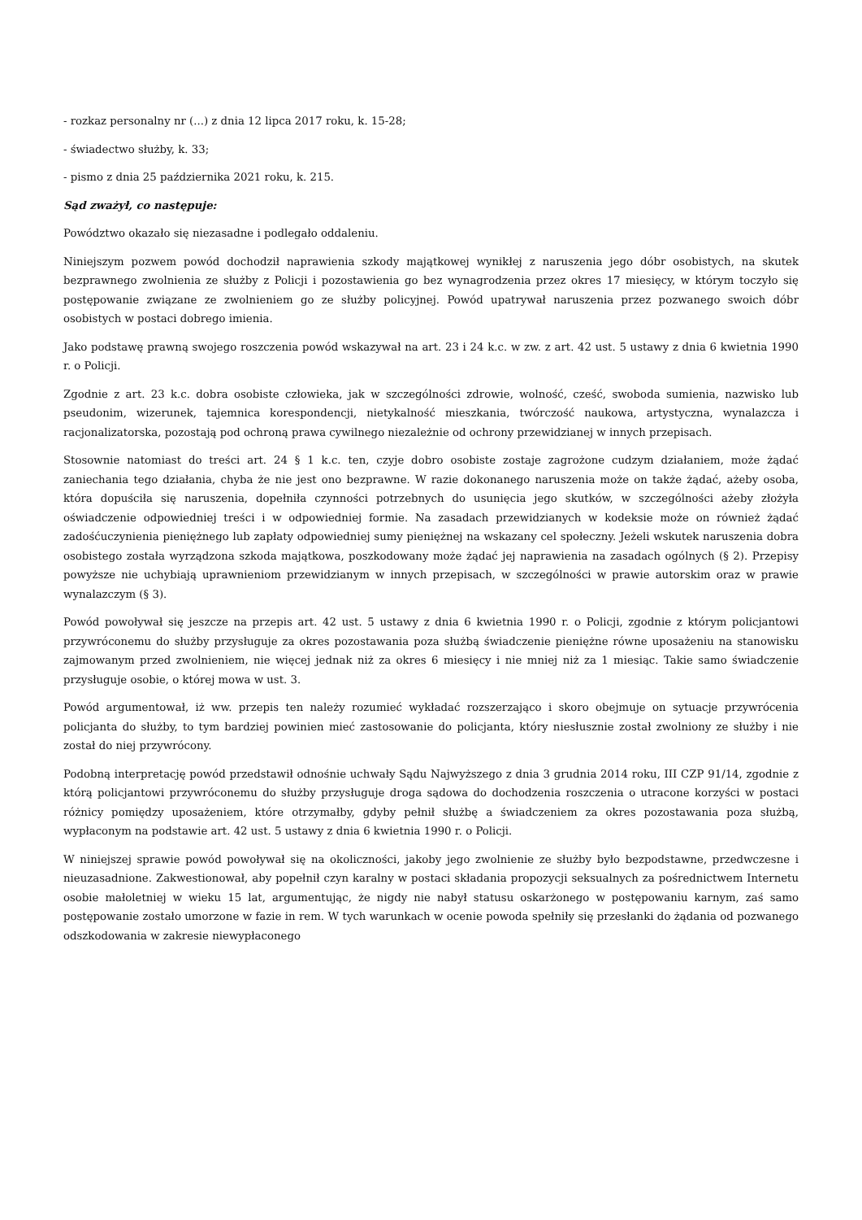- rozkaz personalny nr (...) z dnia 12 lipca 2017 roku, k. 15-28;
- świadectwo służby, k. 33;
- pismo z dnia 25 października 2021 roku, k. 215.
Sąd zważył, co następuje:
Powództwo okazało się niezasadne i podlegało oddaleniu.
Niniejszym pozwem powód dochodził naprawienia szkody majątkowej wynikłej z naruszenia jego dóbr osobistych, na skutek bezprawnego zwolnienia ze służby z Policji i pozostawienia go bez wynagrodzenia przez okres 17 miesięcy, w którym toczyło się postępowanie związane ze zwolnieniem go ze służby policyjnej. Powód upatrywał naruszenia przez pozwanego swoich dóbr osobistych w postaci dobrego imienia.
Jako podstawę prawną swojego roszczenia powód wskazywał na art. 23 i 24 k.c. w zw. z art. 42 ust. 5 ustawy z dnia 6 kwietnia 1990 r. o Policji.
Zgodnie z art. 23 k.c. dobra osobiste człowieka, jak w szczególności zdrowie, wolność, cześć, swoboda sumienia, nazwisko lub pseudonim, wizerunek, tajemnica korespondencji, nietykalność mieszkania, twórczość naukowa, artystyczna, wynalazcza i racjonalizatorska, pozostają pod ochroną prawa cywilnego niezależnie od ochrony przewidzianej w innych przepisach.
Stosownie natomiast do treści art. 24 § 1 k.c. ten, czyje dobro osobiste zostaje zagrożone cudzym działaniem, może żądać zaniechania tego działania, chyba że nie jest ono bezprawne. W razie dokonanego naruszenia może on także żądać, ażeby osoba, która dopuściła się naruszenia, dopełniła czynności potrzebnych do usunięcia jego skutków, w szczególności ażeby złożyła oświadczenie odpowiedniej treści i w odpowiedniej formie. Na zasadach przewidzianych w kodeksie może on również żądać zadośćuczynienia pieniężnego lub zapłaty odpowiedniej sumy pieniężnej na wskazany cel społeczny. Jeżeli wskutek naruszenia dobra osobistego została wyrządzona szkoda majątkowa, poszkodowany może żądać jej naprawienia na zasadach ogólnych (§ 2). Przepisy powyższe nie uchybiają uprawnieniom przewidzianym w innych przepisach, w szczególności w prawie autorskim oraz w prawie wynalazczym (§ 3).
Powód powoływał się jeszcze na przepis art. 42 ust. 5 ustawy z dnia 6 kwietnia 1990 r. o Policji, zgodnie z którym policjantowi przywróconemu do służby przysługuje za okres pozostawania poza służbą świadczenie pieniężne równe uposażeniu na stanowisku zajmowanym przed zwolnieniem, nie więcej jednak niż za okres 6 miesięcy i nie mniej niż za 1 miesiąc. Takie samo świadczenie przysługuje osobie, o której mowa w ust. 3.
Powód argumentował, iż ww. przepis ten należy rozumieć wykładać rozszerzająco i skoro obejmuje on sytuacje przywrócenia policjanta do służby, to tym bardziej powinien mieć zastosowanie do policjanta, który niesłusznie został zwolniony ze służby i nie został do niej przywrócony.
Podobną interpretację powód przedstawił odnośnie uchwały Sądu Najwyższego z dnia 3 grudnia 2014 roku, III CZP 91/14, zgodnie z którą policjantowi przywróconemu do służby przysługuje droga sądowa do dochodzenia roszczenia o utracone korzyści w postaci różnicy pomiędzy uposażeniem, które otrzymałby, gdyby pełnił służbę a świadczeniem za okres pozostawania poza służbą, wypłaconym na podstawie art. 42 ust. 5 ustawy z dnia 6 kwietnia 1990 r. o Policji.
W niniejszej sprawie powód powoływał się na okoliczności, jakoby jego zwolnienie ze służby było bezpodstawne, przedwczesne i nieuzasadnione. Zakwestionował, aby popełnił czyn karalny w postaci składania propozycji seksualnych za pośrednictwem Internetu osobie małoletniej w wieku 15 lat, argumentując, że nigdy nie nabył statusu oskarżonego w postępowaniu karnym, zaś samo postępowanie zostało umorzone w fazie in rem. W tych warunkach w ocenie powoda spełniły się przesłanki do żądania od pozwanego odszkodowania w zakresie niewypłaconego